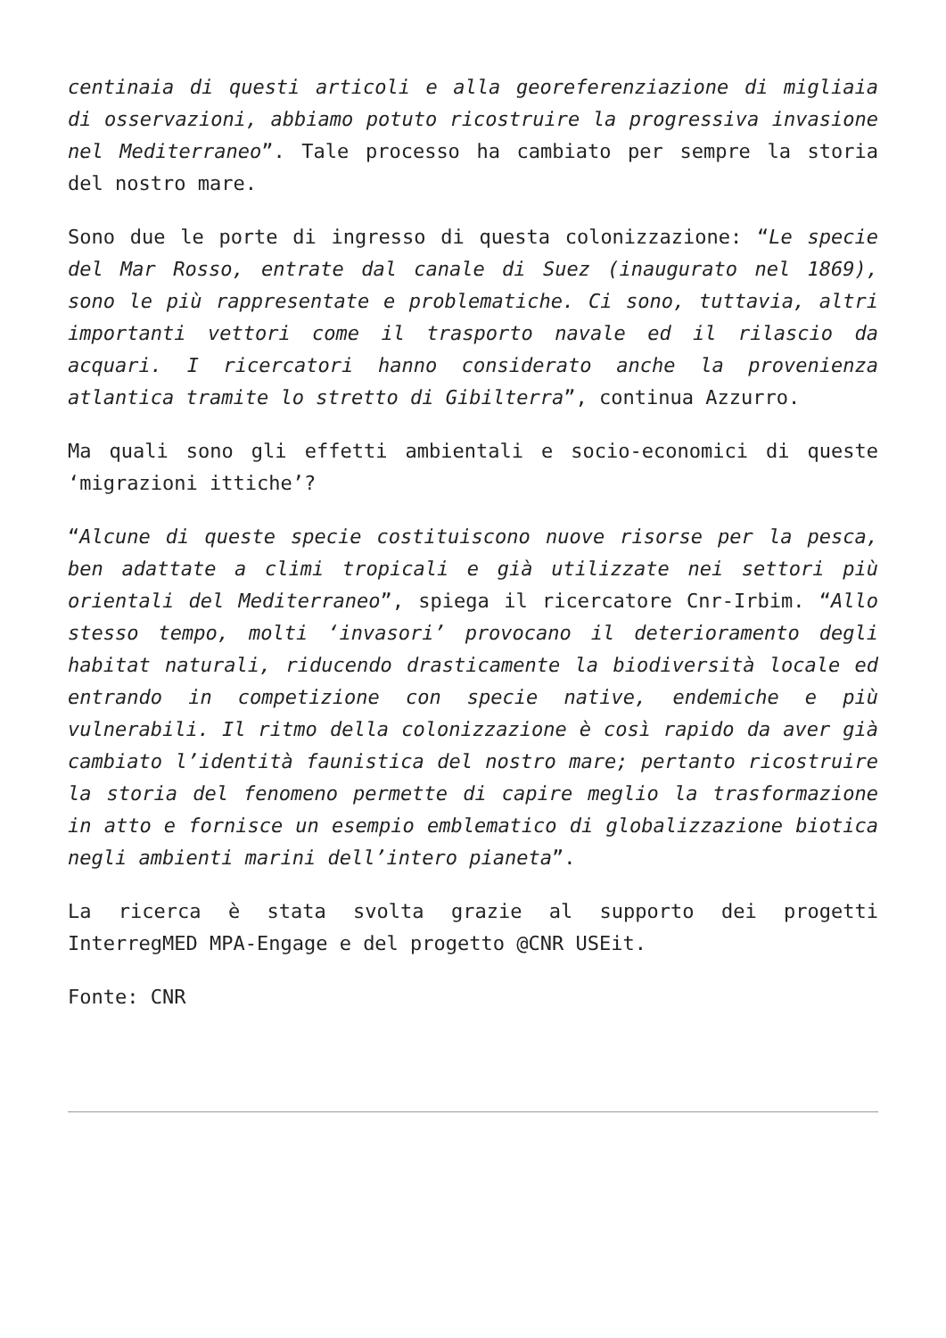centinaia di questi articoli e alla georeferenziazione di migliaia di osservazioni, abbiamo potuto ricostruire la progressiva invasione nel Mediterraneo”. Tale processo ha cambiato per sempre la storia del nostro mare.
Sono due le porte di ingresso di questa colonizzazione: “Le specie del Mar Rosso, entrate dal canale di Suez (inaugurato nel 1869), sono le più rappresentate e problematiche. Ci sono, tuttavia, altri importanti vettori come il trasporto navale ed il rilascio da acquari. I ricercatori hanno considerato anche la provenienza atlantica tramite lo stretto di Gibilterra”, continua Azzurro.
Ma quali sono gli effetti ambientali e socio-economici di queste ‘migrazioni ittiche’?
“Alcune di queste specie costituiscono nuove risorse per la pesca, ben adattate a climi tropicali e già utilizzate nei settori più orientali del Mediterraneo”, spiega il ricercatore Cnr-Irbim. “Allo stesso tempo, molti ‘invasori’ provocano il deterioramento degli habitat naturali, riducendo drasticamente la biodiversità locale ed entrando in competizione con specie native, endemiche e più vulnerabili. Il ritmo della colonizzazione è così rapido da aver già cambiato l’identità faunistica del nostro mare; pertanto ricostruire la storia del fenomeno permette di capire meglio la trasformazione in atto e fornisce un esempio emblematico di globalizzazione biotica negli ambienti marini dell’intero pianeta”.
La ricerca è stata svolta grazie al supporto dei progetti InterregMED MPA-Engage e del progetto @CNR USEit.
Fonte: CNR